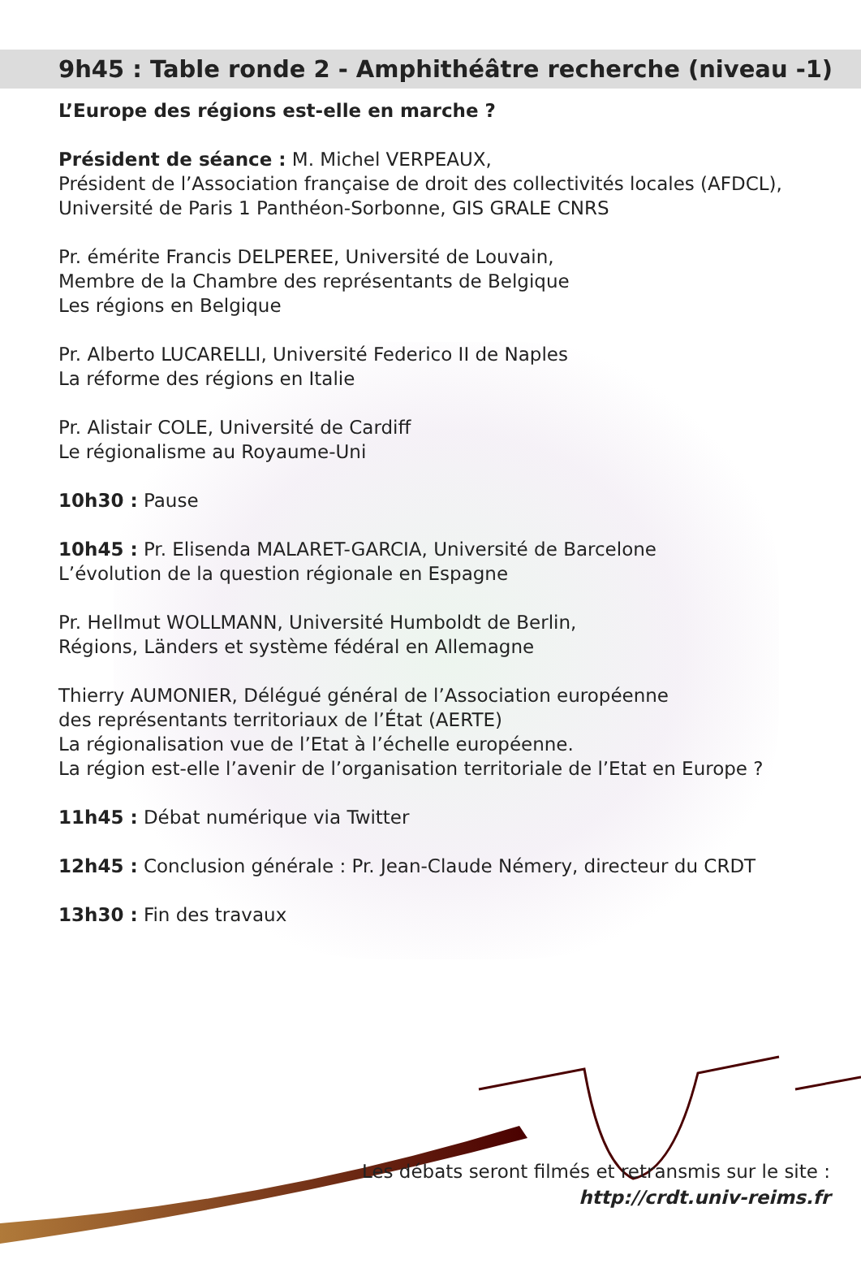9h45 : Table ronde 2 - Amphithéâtre recherche (niveau -1)
L’Europe des régions est-elle en marche ?
Président de séance : M. Michel VERPEAUX,
Président de l’Association française de droit des collectivités locales (AFDCL),
Université de Paris 1 Panthéon-Sorbonne, GIS GRALE CNRS
Pr. émérite Francis DELPEREE, Université de Louvain,
Membre de la Chambre des représentants de Belgique
Les régions en Belgique
Pr. Alberto LUCARELLI, Université Federico II de Naples
La réforme des régions en Italie
Pr. Alistair COLE, Université de Cardiff
Le régionalisme au Royaume-Uni
10h30 : Pause
10h45 : Pr. Elisenda MALARET-GARCIA, Université de Barcelone
L’évolution de la question régionale en Espagne
Pr. Hellmut WOLLMANN, Université Humboldt de Berlin,
Régions, Länders et système fédéral en Allemagne
Thierry AUMONIER, Délégué général de l’Association européenne
des représentants territoriaux de l’État (AERTE)
La régionalisation vue de l’Etat à l’échelle européenne.
La région est-elle l’avenir de l’organisation territoriale de l’Etat en Europe ?
11h45 : Débat numérique via Twitter
12h45 : Conclusion générale : Pr. Jean-Claude Némery, directeur du CRDT
13h30 : Fin des travaux
Les débats seront filmés et retransmis sur le site :
http://crdt.univ-reims.fr